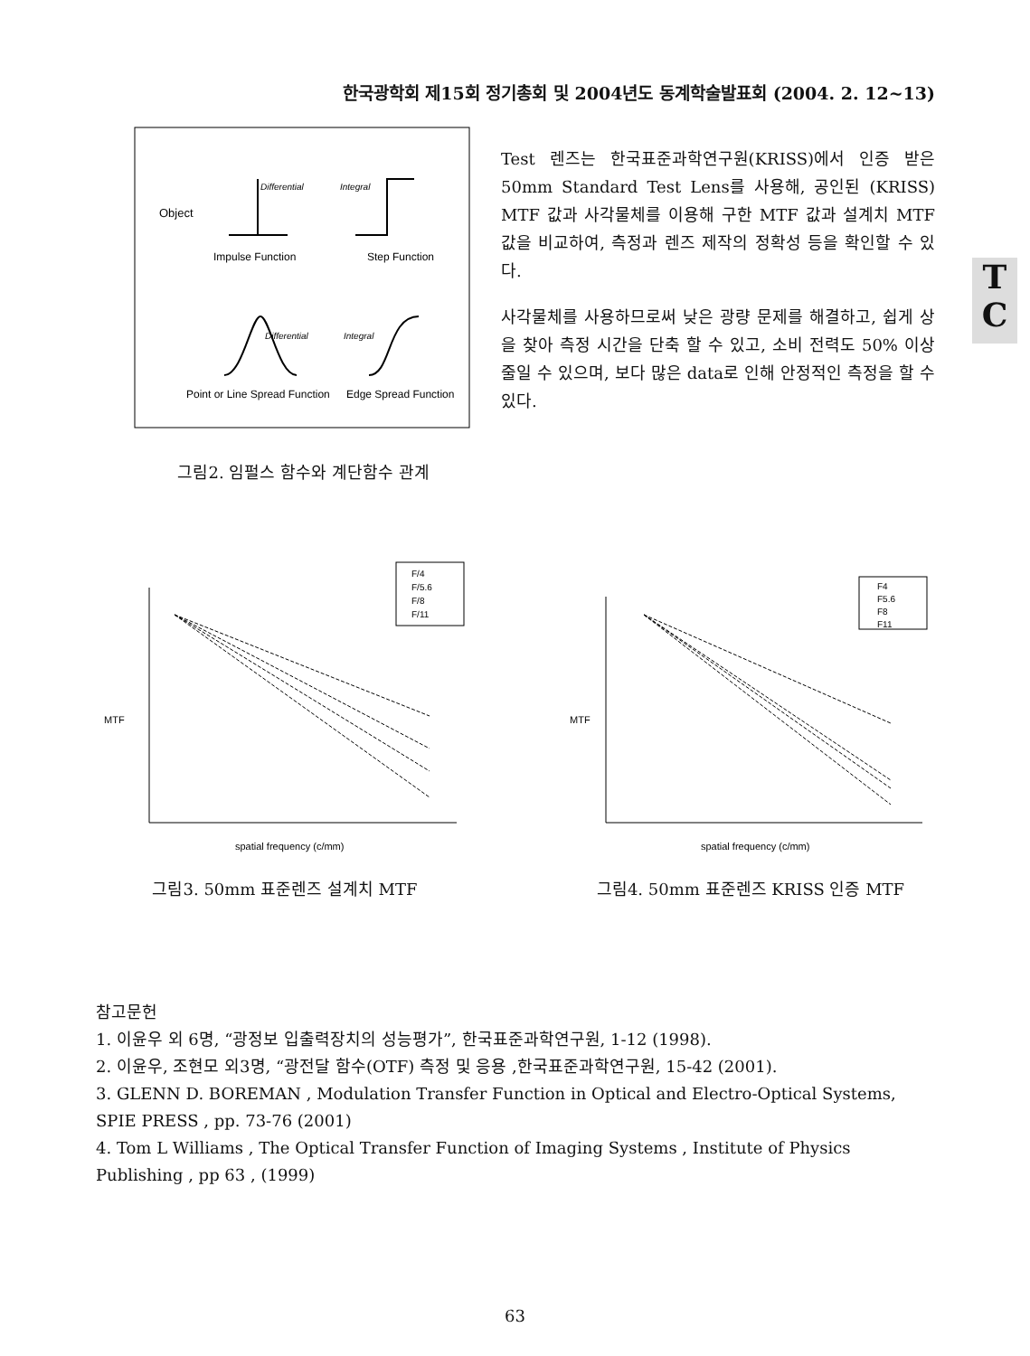한국광학회 제15회 정기총회 및 2004년도 동계학술발표회 (2004. 2. 12~13)
Object
Impulse Function
Step Function
Differential
Integral
Differential
Integral
Point or Line Spread Function
Edge Spread Function
그림2. 임펄스 함수와 계단함수 관계
Test 렌즈는 한국표준과학연구원(KRISS)에서 인증 받은 50mm Standard Test Lens를 사용해, 공인된 (KRISS) MTF 값과 사각물체를 이용해 구한 MTF 값과 설계치 MTF 값을 비교하여, 측정과 렌즈 제작의 정확성 등을 확인할 수 있다.
사각물체를 사용하므로써 낮은 광량 문제를 해결하고, 쉽게 상을 찾아 측정 시간을 단축 할 수 있고, 소비 전력도 50% 이상 줄일 수 있으며, 보다 많은 data로 인해 안정적인 측정을 할 수 있다.
T
C
MTF
spatial frequency (c/mm)
F/4
F/5.6
F/8
F/11
그림3. 50mm 표준렌즈 설계치 MTF
MTF
spatial frequency (c/mm)
F4
F5.6
F8
F11
그림4. 50mm 표준렌즈 KRISS 인증 MTF
참고문헌
1. 이윤우 외 6명, “광정보 입출력장치의 성능평가”, 한국표준과학연구원, 1-12 (1998).
2. 이윤우, 조현모 외3명, “광전달 함수(OTF) 측정 및 응용 ,한국표준과학연구원, 15-42 (2001).
3. GLENN D. BOREMAN , Modulation Transfer Function in Optical and Electro-Optical Systems, SPIE PRESS , pp. 73-76 (2001)
4. Tom L Williams , The Optical Transfer Function of Imaging Systems , Institute of Physics Publishing , pp 63 , (1999)
63